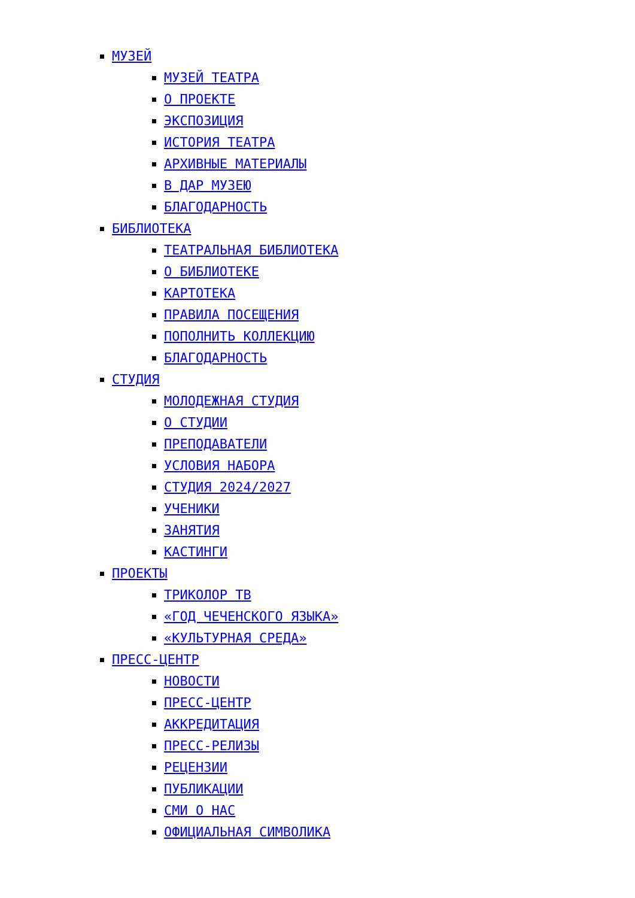МУЗЕЙ
МУЗЕЙ ТЕАТРА
О ПРОЕКТЕ
ЭКСПОЗИЦИЯ
ИСТОРИЯ ТЕАТРА
АРХИВНЫЕ МАТЕРИАЛЫ
В ДАР МУЗЕЮ
БЛАГОДАРНОСТЬ
БИБЛИОТЕКА
ТЕАТРАЛЬНАЯ БИБЛИОТЕКА
О БИБЛИОТЕКЕ
КАРТОТЕКА
ПРАВИЛА ПОСЕЩЕНИЯ
ПОПОЛНИТЬ КОЛЛЕКЦИЮ
БЛАГОДАРНОСТЬ
СТУДИЯ
МОЛОДЕЖНАЯ СТУДИЯ
О СТУДИИ
ПРЕПОДАВАТЕЛИ
УСЛОВИЯ НАБОРА
СТУДИЯ 2024/2027
УЧЕНИКИ
ЗАНЯТИЯ
КАСТИНГИ
ПРОЕКТЫ
ТРИКОЛОР ТВ
«ГОД ЧЕЧЕНСКОГО ЯЗЫКА»
«КУЛЬТУРНАЯ СРЕДА»
ПРЕСС-ЦЕНТР
НОВОСТИ
ПРЕСС-ЦЕНТР
АККРЕДИТАЦИЯ
ПРЕСС-РЕЛИЗЫ
РЕЦЕНЗИИ
ПУБЛИКАЦИИ
СМИ О НАС
ОФИЦИАЛЬНАЯ СИМВОЛИКА